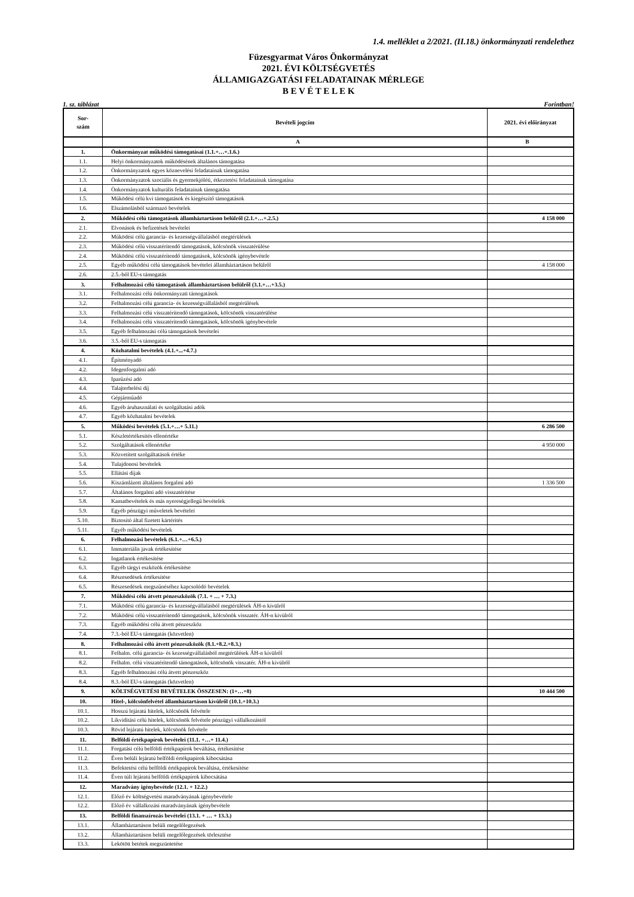1.4. melléklet a 2/2021. (II.18.) önkormányzati rendelethez
Füzesgyarmat Város Önkormányzat
2021. ÉVI KÖLTSÉGVETÉS
ÁLLAMIGAZGATÁSI FELADATAINAK MÉRLEGE
B E V É T E L E K
1. sz. táblázat Forintban!
| Sor- szám | Bevételi jogcím | 2021. évi előirányzat |
| --- | --- | --- |
| | A | B |
| 1. | Önkormányzat működési támogatásai (1.1.+…+.1.6.) | |
| 1.1. | Helyi önkormányzatok működésének általános támogatása | |
| 1.2. | Önkormányzatok egyes köznevelési feladatainak támogatása | |
| 1.3. | Önkormányzatok szociális és gyermekjóléti, étkeztetési feladatainak támogatása | |
| 1.4. | Önkormányzatok kulturális feladatainak támogatása | |
| 1.5. | Működési célú kvi támogatások és kiegészítő támogatások | |
| 1.6. | Elszámolásból származó bevételek | |
| 2. | Működési célú támogatások államháztartáson belülről (2.1.+…+.2.5.) | 4 158 000 |
| 2.1. | Elvonások és befizetések bevételei | |
| 2.2. | Működési célú garancia- és kezességvállalásból megtérülések | |
| 2.3. | Működési célú visszatérítendő támogatások, kölcsönök visszatérülése | |
| 2.4. | Működési célú visszatérítendő támogatások, kölcsönök igénybevétele | |
| 2.5. | Egyéb működési célú támogatások bevételei államháztartáson belülről | 4 158 000 |
| 2.6. | 2.5.-ből EU-s támogatás | |
| 3. | Felhalmozási célú támogatások államháztartáson belülről (3.1.+…+3.5.) | |
| 3.1. | Felhalmozási célú önkormányzati támogatások | |
| 3.2. | Felhalmozási célú garancia- és kezességvállalásból megtérülések | |
| 3.3. | Felhalmozási célú visszatérítendő támogatások, kölcsönök visszatérülése | |
| 3.4. | Felhalmozási célú visszatérítendő támogatások, kölcsönök igénybevétele | |
| 3.5. | Egyéb felhalmozási célú támogatások bevételei | |
| 3.6. | 3.5.-ből EU-s támogatás | |
| 4. | Közhatalmi bevételek (4.1.+...+4.7.) | |
| 4.1. | Építményadó | |
| 4.2. | Idegenforgalmi adó | |
| 4.3. | Iparűzési adó | |
| 4.4. | Talajterhelési díj | |
| 4.5. | Gépjárműadó | |
| 4.6. | Egyéb áruhasználati és szolgáltatási adók | |
| 4.7. | Egyéb közhatalmi bevételek | |
| 5. | Működési bevételek (5.1.+…+ 5.11.) | 6 286 500 |
| 5.1. | Készletértékesítés ellenértéke | |
| 5.2. | Szolgáltatások ellenértéke | 4 950 000 |
| 5.3. | Közvetített szolgáltatások értéke | |
| 5.4. | Tulajdonosi bevételek | |
| 5.5. | Ellátási díjak | |
| 5.6. | Kiszámlázott általános forgalmi adó | 1 336 500 |
| 5.7. | Általános forgalmi adó visszatérítése | |
| 5.8. | Kamatbevételek és más nyereségjellegű bevételek | |
| 5.9. | Egyéb pénzügyi műveletek bevételei | |
| 5.10. | Biztosító által fizetett kártérítés | |
| 5.11. | Egyéb működési bevételek | |
| 6. | Felhalmozási bevételek (6.1.+…+6.5.) | |
| 6.1. | Immateriális javak értékesítése | |
| 6.2. | Ingatlanok értékesítése | |
| 6.3. | Egyéb tárgyi eszközök értékesítése | |
| 6.4. | Részesedések értékesítése | |
| 6.5. | Részesedések megszűnéséhez kapcsolódó bevételek | |
| 7. | Működési célú átvett pénzeszközök (7.1. + … + 7.3.) | |
| 7.1. | Működési célú garancia- és kezességvállalásból megtérülések ÁH-n kívülről | |
| 7.2. | Működési célú visszatérítendő támogatások, kölcsönök visszatér. ÁH-n kívülről | |
| 7.3. | Egyéb működési célú átvett pénzeszköz | |
| 7.4. | 7.3.-ból EU-s támogatás (közvetlen) | |
| 8. | Felhalmozási célú átvett pénzeszközök (8.1.+8.2.+8.3.) | |
| 8.1. | Felhalm. célú garancia- és kezességvállalásból megtérülések ÁH-n kívülről | |
| 8.2. | Felhalm. célú visszatérítendő támogatások, kölcsönök visszatér. ÁH-n kívülről | |
| 8.3. | Egyéb felhalmozási célú átvett pénzeszköz | |
| 8.4. | 8.3.-ból EU-s támogatás (közvetlen) | |
| 9. | KÖLTSÉGVETÉSI BEVÉTELEK ÖSSZESEN: (1+…+8) | 10 444 500 |
| 10. | Hitel-, kölcsönfelvétel államháztartáson kívülről (10.1.+10.3.) | |
| 10.1. | Hosszú lejáratú hitelek, kölcsönök felvétele | |
| 10.2. | Likviditási célú hitelek, kölcsönök felvétele pénzügyi vállalkozástól | |
| 10.3. | Rövid lejáratú hitelek, kölcsönök felvétele | |
| 11. | Belföldi értékpapírok bevételei (11.1. +…+ 11.4.) | |
| 11.1. | Forgatási célú belföldi értékpapírok beváltása, értékesítése | |
| 11.2. | Éven belüli lejáratú belföldi értékpapírok kibocsátása | |
| 11.3. | Befektetési célú belföldi értékpapírok beváltása, értékesítése | |
| 11.4. | Éven túli lejáratú belföldi értékpapírok kibocsátása | |
| 12. | Maradvány igénybevétele (12.1. + 12.2.) | |
| 12.1. | Előző év költségvetési maradványának igénybevétele | |
| 12.2. | Előző év vállalkozási maradványának igénybevétele | |
| 13. | Belföldi finanszírozás bevételei (13.1. + … + 13.3.) | |
| 13.1. | Államháztartáson belüli megelőlegezések | |
| 13.2. | Államháztartáson belüli megelőlegezések törlesztése | |
| 13.3. | Lekötött betétek megszüntetése | |